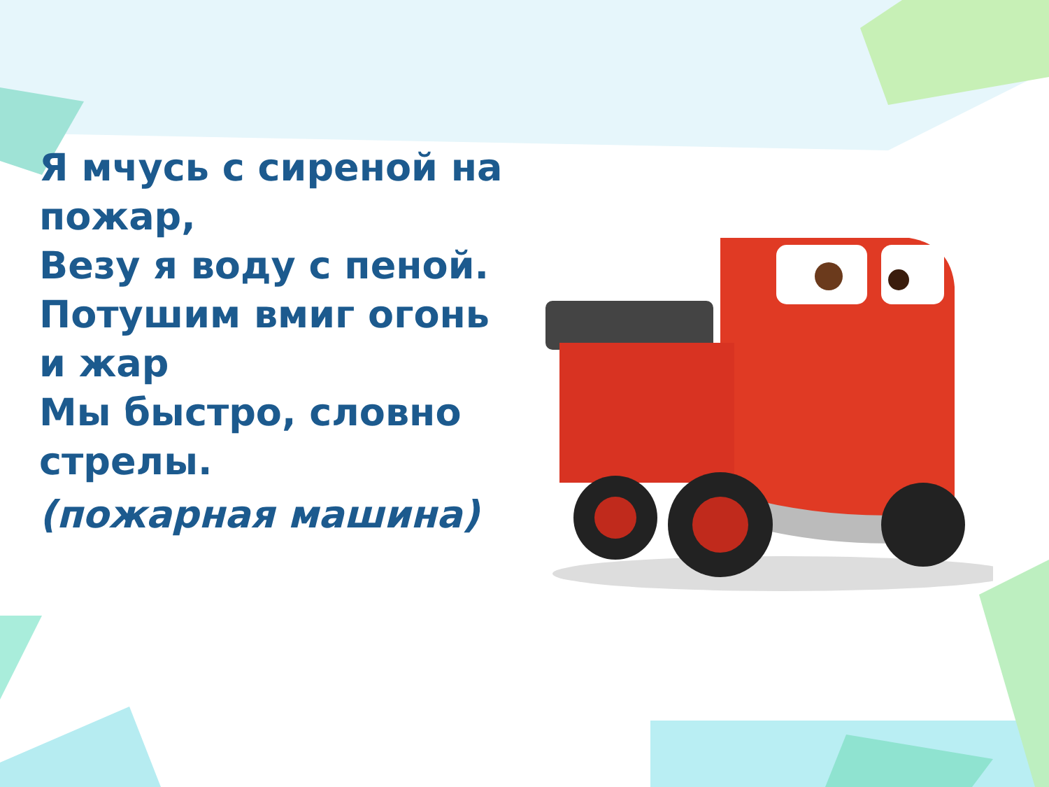Я мчусь с сиреной на пожар,
Везу я воду с пеной.
Потушим вмиг огонь и жар
Мы быстро, словно стрелы.
(пожарная машина)